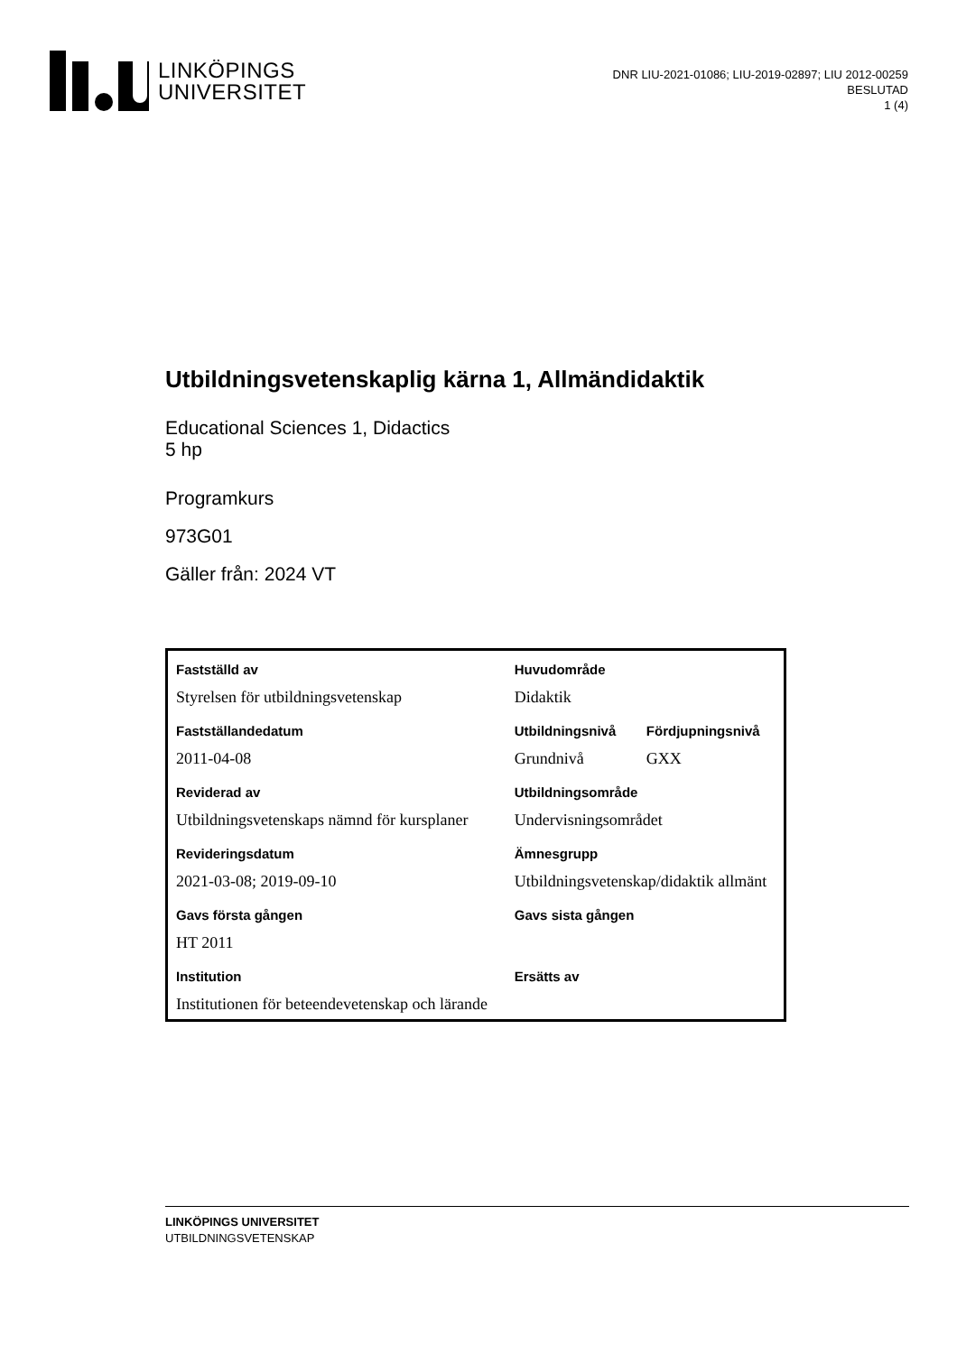LINKÖPINGS
UNIVERSITET
DNR LIU-2021-01086; LIU-2019-02897; LIU 2012-00259
BESLUTAD
1 (4)
Utbildningsvetenskaplig kärna 1, Allmändidaktik
Educational Sciences 1, Didactics
5 hp
Programkurs
973G01
Gäller från: 2024 VT
| Fastställd av | Huvudområde | |
| Styrelsen för utbildningsvetenskap | Didaktik | |
| Fastställandedatum | Utbildningsnivå | Fördjupningsnivå |
| 2011-04-08 | Grundnivå | GXX |
| Reviderad av | Utbildningsområde | |
| Utbildningsvetenskaps nämnd för kursplaner | Undervisningsområdet | |
| Revideringsdatum | Ämnesgrupp | |
| 2021-03-08; 2019-09-10 | Utbildningsvetenskap/didaktik allmänt | |
| Gavs första gången | Gavs sista gången | |
| HT 2011 | | |
| Institution | Ersätts av | |
| Institutionen för beteendevetenskap och lärande | | |
LINKÖPINGS UNIVERSITET
UTBILDNINGSVETENSKAP